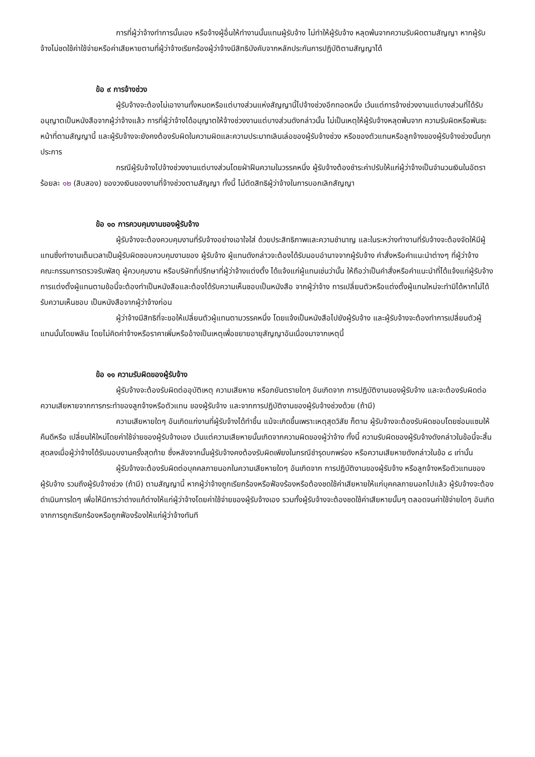การที่ผู้ว่าจ้างทำการนั้นเอง หรือจ้างผู้อื่นให้ทำงานนั้นแทนผู้รับจ้าง ไม่ทำให้ผู้รับจ้าง หลุดพ้นจากความรับผิดตามสัญญา หากผู้รับจ้างไม่ชดใช้ค่าใช้จ่ายหรือค่าเสียหายตามที่ผู้ว่าจ้างเรียกร้องผู้ว่าจ้างมีสิทธิบังคับจากหลักประกันการปฏิบัติตามสัญญาได้
ข้อ ๙ การจ้างช่วง
ผู้รับจ้างจะต้องไม่เอางานทั้งหมดหรือแต่บางส่วนแห่งสัญญานี้ไปจ้างช่วงอีกทอดหนึ่ง เว้นแต่การจ้างช่วงงานแต่บางส่วนที่ได้รับอนุญาตเป็นหนังสือจากผู้ว่าจ้างแล้ว การที่ผู้ว่าจ้างได้อนุญาตให้จ้างช่วงงานแต่บางส่วนดังกล่าวนั้น ไม่เป็นเหตุให้ผู้รับจ้างหลุดพ้นจาก ความรับผิดหรือพันธะหน้าที่ตามสัญญานี้ และผู้รับจ้างจะยังคงต้องรับผิดในความผิดและความประมาทเลินเล่อของผู้รับจ้างช่วง หรือของตัวแทนหรือลูกจ้างของผู้รับจ้างช่วงนั้นทุกประการ
กรณีผู้รับจ้างไปจ้างช่วงงานแต่บางส่วนโดยฝ่าฝืนความในวรรคหนึ่ง ผู้รับจ้างต้องชำระค่าปรับให้แก่ผู้ว่าจ้างเป็นจำนวนเงินในอัตราร้อยละ ๑๒ (สิบสอง) ของวงเงินของงานที่จ้างช่วงตามสัญญา ทั้งนี้ ไม่ตัดสิทธิผู้ว่าจ้างในการบอกเลิกสัญญา
ข้อ ๑๐ การควบคุมงานของผู้รับจ้าง
ผู้รับจ้างจะต้องควบคุมงานที่รับจ้างอย่างเอาใจใส่ ด้วยประสิทธิภาพและความชำนาญ และในระหว่างทำงานที่รับจ้างจะต้องจัดให้มีผู้แทนซึ่งทำงานเต็มเวลาเป็นผู้รับผิดชอบควบคุมงานของ ผู้รับจ้าง ผู้แทนดังกล่าวจะต้องได้รับมอบอำนาจจากผู้รับจ้าง คำสั่งหรือคำแนะนำต่างๆ ที่ผู้ว่าจ้าง คณะกรรมการตรวจรับพัสดุ ผู้ควบคุมงาน หรือบริษัทที่ปรึกษาที่ผู้ว่าจ้างแต่งตั้ง ได้แจ้งแก่ผู้แทนเช่นว่านั้น ให้ถือว่าเป็นคำสั่งหรือคำแนะนำที่ได้แจ้งแก่ผู้รับจ้าง การแต่งตั้งผู้แทนตามข้อนี้จะต้องทำเป็นหนังสือและต้องได้รับความเห็นชอบเป็นหนังสือ จากผู้ว่าจ้าง การเปลี่ยนตัวหรือแต่งตั้งผู้แทนใหม่จะทำมิได้หากไม่ได้รับความเห็นชอบ เป็นหนังสือจากผู้ว่าจ้างก่อน
ผู้ว่าจ้างมีสิทธิที่จะขอให้เปลี่ยนตัวผู้แทนตามวรรคหนึ่ง โดยแจ้งเป็นหนังสือไปยังผู้รับจ้าง และผู้รับจ้างจะต้องทำการเปลี่ยนตัวผู้แทนนั้นโดยพลัน โดยไม่คิดค่าจ้างหรือราคาเพิ่มหรืออ้างเป็นเหตุเพื่อขยายอายุสัญญาอันเนื่องมาจากเหตุนี้
ข้อ ๑๑ ความรับผิดของผู้รับจ้าง
ผู้รับจ้างจะต้องรับผิดต่ออุบัติเหตุ ความเสียหาย หรือภยันตรายใดๆ อันเกิดจาก การปฏิบัติงานของผู้รับจ้าง และจะต้องรับผิดต่อความเสียหายจากการกระทำของลูกจ้างหรือตัวแทน ของผู้รับจ้าง และจากการปฏิบัติงานของผู้รับจ้างช่วงด้วย (ถ้ามี)
ความเสียหายใดๆ อันเกิดแก่งานที่ผู้รับจ้างได้ทำขึ้น แม้จะเกิดขึ้นเพราะเหตุสุดวิสัย ก็ตาม ผู้รับจ้างจะต้องรับผิดชอบโดยซ่อมแซมให้คืนดีหรือ เปลี่ยนให้ใหม่โดยค่าใช้จ่ายของผู้รับจ้างเอง เว้นแต่ความเสียหายนั้นเกิดจากความผิดของผู้ว่าจ้าง ทั้งนี้ ความรับผิดของผู้รับจ้างดังกล่าวในข้อนี้จะสิ้นสุดลงเมื่อผู้ว่าจ้างได้รับมอบงานครั้งสุดท้าย ซึ่งหลังจากนั้นผู้รับจ้างคงต้องรับผิดเพียงในกรณีชำรุดบกพร่อง หรือความเสียหายดังกล่าวในข้อ ๘ เท่านั้น
ผู้รับจ้างจะต้องรับผิดต่อบุคคลภายนอกในความเสียหายใดๆ อันเกิดจาก การปฏิบัติงานของผู้รับจ้าง หรือลูกจ้างหรือตัวแทนของผู้รับจ้าง รวมถึงผู้รับจ้างช่วง (ถ้ามี) ตามสัญญานี้ หากผู้ว่าจ้างถูกเรียกร้องหรือฟ้องร้องหรือต้องชดใช้ค่าเสียหายให้แก่บุคคลภายนอกไปแล้ว ผู้รับจ้างจะต้อง ดำเนินการใดๆ เพื่อให้มีการว่าต่างแก้ต่างให้แก่ผู้ว่าจ้างโดยค่าใช้จ่ายของผู้รับจ้างเอง รวมทั้งผู้รับจ้างจะต้องชดใช้ค่าเสียหายนั้นๆ ตลอดจนค่าใช้จ่ายใดๆ อันเกิดจากการถูกเรียกร้องหรือถูกฟ้องร้องให้แก่ผู้ว่าจ้างทันที